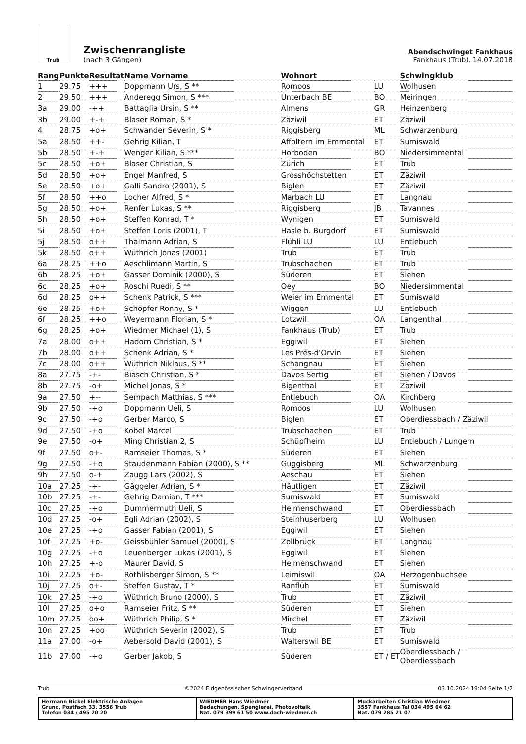Trub
Zwischenrangliste
(nach 3 Gängen)
Abendschwinget Fankhaus
Fankhaus (Trub), 14.07.2018
| Rang | Punkte | Resultat | Name Vorname | Wohnort | | Schwingklub |
| --- | --- | --- | --- | --- | --- | --- |
| 1 | 29.75 | +++ | Doppmann Urs, S ** | Romoos | LU | Wolhusen |
| 2 | 29.50 | +++ | Anderegg Simon, S *** | Unterbach BE | BO | Meiringen |
| 3a | 29.00 | -++ | Battaglia Ursin, S ** | Almens | GR | Heinzenberg |
| 3b | 29.00 | +-+ | Blaser Roman, S * | Zäziwil | ET | Zäziwil |
| 4 | 28.75 | +o+ | Schwander Severin, S * | Riggisberg | ML | Schwarzenburg |
| 5a | 28.50 | ++- | Gehrig Kilian, T | Affoltern im Emmental | ET | Sumiswald |
| 5b | 28.50 | +-+ | Wenger Kilian, S *** | Horboden | BO | Niedersimmental |
| 5c | 28.50 | +o+ | Blaser Christian, S | Zürich | ET | Trub |
| 5d | 28.50 | +o+ | Engel Manfred, S | Grosshöchstetten | ET | Zäziwil |
| 5e | 28.50 | +o+ | Galli Sandro (2001), S | Biglen | ET | Zäziwil |
| 5f | 28.50 | ++o | Locher Alfred, S * | Marbach LU | ET | Langnau |
| 5g | 28.50 | +o+ | Renfer Lukas, S ** | Riggisberg | JB | Tavannes |
| 5h | 28.50 | +o+ | Steffen Konrad, T * | Wynigen | ET | Sumiswald |
| 5i | 28.50 | +o+ | Steffen Loris (2001), T | Hasle b. Burgdorf | ET | Sumiswald |
| 5j | 28.50 | o++ | Thalmann Adrian, S | Flühli LU | LU | Entlebuch |
| 5k | 28.50 | o++ | Wüthrich Jonas (2001) | Trub | ET | Trub |
| 6a | 28.25 | ++o | Aeschlimann Martin, S | Trubschachen | ET | Trub |
| 6b | 28.25 | +o+ | Gasser Dominik (2000), S | Süderen | ET | Siehen |
| 6c | 28.25 | +o+ | Roschi Ruedi, S ** | Oey | BO | Niedersimmental |
| 6d | 28.25 | o++ | Schenk Patrick, S *** | Weier im Emmental | ET | Sumiswald |
| 6e | 28.25 | +o+ | Schöpfer Ronny, S * | Wiggen | LU | Entlebuch |
| 6f | 28.25 | ++o | Weyermann Florian, S * | Lotzwil | OA | Langenthal |
| 6g | 28.25 | +o+ | Wiedmer Michael (1), S | Fankhaus (Trub) | ET | Trub |
| 7a | 28.00 | o++ | Hadorn Christian, S * | Eggiwil | ET | Siehen |
| 7b | 28.00 | o++ | Schenk Adrian, S * | Les Prés-d'Orvin | ET | Siehen |
| 7c | 28.00 | o++ | Wüthrich Niklaus, S ** | Schangnau | ET | Siehen |
| 8a | 27.75 | -+- | Biäsch Christian, S * | Davos Sertig | ET | Siehen / Davos |
| 8b | 27.75 | -o+ | Michel Jonas, S * | Bigenthal | ET | Zäziwil |
| 9a | 27.50 | +-- | Sempach Matthias, S *** | Entlebuch | OA | Kirchberg |
| 9b | 27.50 | -+o | Doppmann Ueli, S | Romoos | LU | Wolhusen |
| 9c | 27.50 | -+o | Gerber Marco, S | Biglen | ET | Oberdiessbach / Zäziwil |
| 9d | 27.50 | -+o | Kobel Marcel | Trubschachen | ET | Trub |
| 9e | 27.50 | -o+ | Ming Christian 2, S | Schüpfheim | LU | Entlebuch / Lungern |
| 9f | 27.50 | o+- | Ramseier Thomas, S * | Süderen | ET | Siehen |
| 9g | 27.50 | -+o | Staudenmann Fabian (2000), S ** | Guggisberg | ML | Schwarzenburg |
| 9h | 27.50 | o-+ | Zaugg Lars (2002), S | Aeschau | ET | Siehen |
| 10a | 27.25 | -+- | Gäggeler Adrian, S * | Häutligen | ET | Zäziwil |
| 10b | 27.25 | -+- | Gehrig Damian, T *** | Sumiswald | ET | Sumiswald |
| 10c | 27.25 | -+o | Dummermuth Ueli, S | Heimenschwand | ET | Oberdiessbach |
| 10d | 27.25 | -o+ | Egli Adrian (2002), S | Steinhuserberg | LU | Wolhusen |
| 10e | 27.25 | -+o | Gasser Fabian (2001), S | Eggiwil | ET | Siehen |
| 10f | 27.25 | +o- | Geissbühler Samuel (2000), S | Zollbrück | ET | Langnau |
| 10g | 27.25 | -+o | Leuenberger Lukas (2001), S | Eggiwil | ET | Siehen |
| 10h | 27.25 | +-o | Maurer David, S | Heimenschwand | ET | Siehen |
| 10i | 27.25 | +o- | Röthlisberger Simon, S ** | Leimiswil | OA | Herzogenbuchsee |
| 10j | 27.25 | o+- | Steffen Gustav, T * | Ranflüh | ET | Sumiswald |
| 10k | 27.25 | -+o | Wüthrich Bruno (2000), S | Trub | ET | Zäziwil |
| 10l | 27.25 | o+o | Ramseier Fritz, S ** | Süderen | ET | Siehen |
| 10m | 27.25 | oo+ | Wüthrich Philip, S * | Mirchel | ET | Zäziwil |
| 10n | 27.25 | +oo | Wüthrich Severin (2002), S | Trub | ET | Trub |
| 11a | 27.00 | -o+ | Aebersold David (2001), S | Walterswil BE | ET | Sumiswald |
| 11b | 27.00 | -+o | Gerber Jakob, S | Süderen | ET / ET | Oberdiessbach / Oberdiessbach |
Trub ©2024 Eidgenössischer Schwingerverband 03.10.2024 19:04 Seite 1/2
Hermann Bickel Elektrische Anlagen
Grund, Postfach 33, 3556 Trub
Telefon 034 / 495 20 20
WIEDMER Hans Wiedmer
Bedachungen, Spenglerei, Photovoltaik
Nat. 079 399 61 50 www.dach-wiedmer.ch
Muckarbeiten Christian Wiedmer
3557 Fankhaus Tel 034 495 64 62
Nat. 079 285 21 07